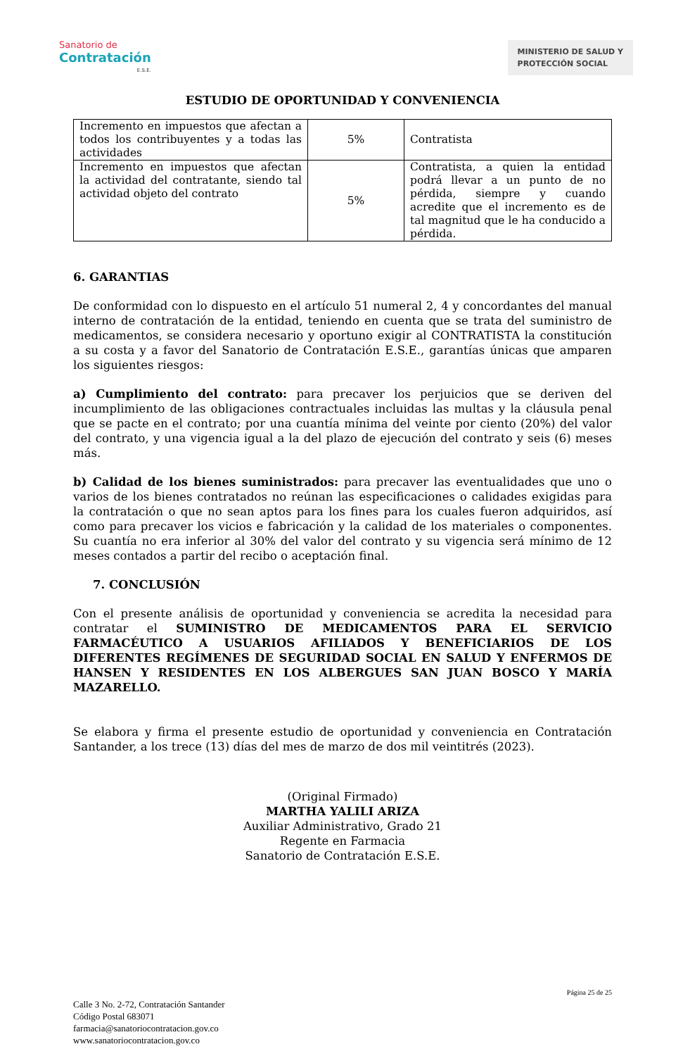Sanatorio de
Contratación
E.S.E.
MINISTERIO DE SALUD Y
PROTECCIÓN SOCIAL
ESTUDIO DE OPORTUNIDAD Y CONVENIENCIA
| Incremento en impuestos que afectan a todos los contribuyentes y a todas las actividades | 5% | Contratista |
| Incremento en impuestos que afectan la actividad del contratante, siendo tal actividad objeto del contrato | 5% | Contratista, a quien la entidad podrá llevar a un punto de no pérdida, siempre y cuando acredite que el incremento es de tal magnitud que le ha conducido a pérdida. |
6. GARANTIAS
De conformidad con lo dispuesto en el artículo 51 numeral 2, 4 y concordantes del manual interno de contratación de la entidad, teniendo en cuenta que se trata del suministro de medicamentos, se considera necesario y oportuno exigir al CONTRATISTA la constitución a su costa y a favor del Sanatorio de Contratación E.S.E., garantías únicas que amparen los siguientes riesgos:
a) Cumplimiento del contrato: para precaver los perjuicios que se deriven del incumplimiento de las obligaciones contractuales incluidas las multas y la cláusula penal que se pacte en el contrato; por una cuantía mínima del veinte por ciento (20%) del valor del contrato, y una vigencia igual a la del plazo de ejecución del contrato y seis (6) meses más.
b) Calidad de los bienes suministrados: para precaver las eventualidades que uno o varios de los bienes contratados no reúnan las especificaciones o calidades exigidas para la contratación o que no sean aptos para los fines para los cuales fueron adquiridos, así como para precaver los vicios e fabricación y la calidad de los materiales o componentes. Su cuantía no era inferior al 30% del valor del contrato y su vigencia será mínimo de 12 meses contados a partir del recibo o aceptación final.
7. CONCLUSIÓN
Con el presente análisis de oportunidad y conveniencia se acredita la necesidad para contratar el SUMINISTRO DE MEDICAMENTOS PARA EL SERVICIO FARMACÉUTICO A USUARIOS AFILIADOS Y BENEFICIARIOS DE LOS DIFERENTES REGÍMENES DE SEGURIDAD SOCIAL EN SALUD Y ENFERMOS DE HANSEN Y RESIDENTES EN LOS ALBERGUES SAN JUAN BOSCO Y MARÍA MAZARELLO.
Se elabora y firma el presente estudio de oportunidad y conveniencia en Contratación Santander, a los trece (13) días del mes de marzo de dos mil veintitrés (2023).
(Original Firmado)
MARTHA YALILI ARIZA
Auxiliar Administrativo, Grado 21
Regente en Farmacia
Sanatorio de Contratación E.S.E.
Página 25 de 25
Calle 3 No. 2-72, Contratación Santander
Código Postal 683071
farmacia@sanatoriocontratacion.gov.co
www.sanatoriocontratacion.gov.co